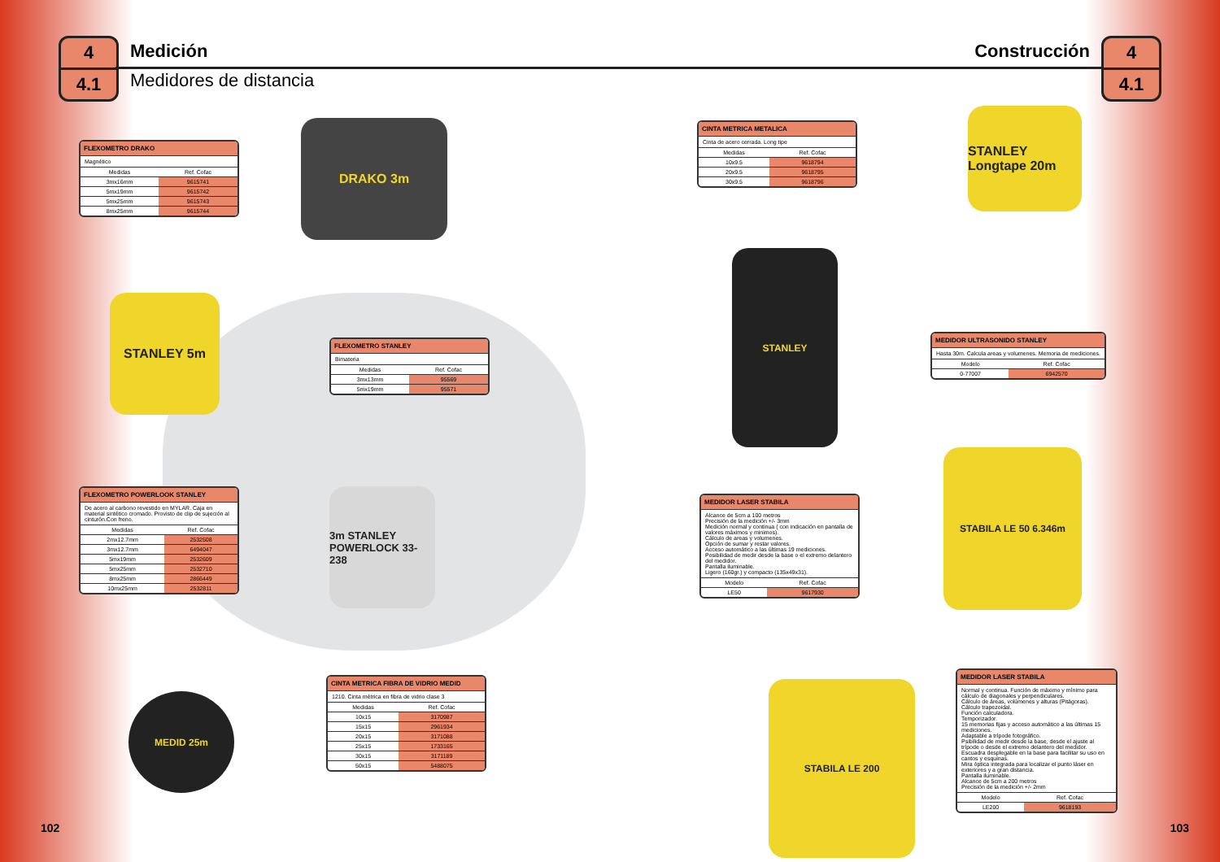4
4.1
Medición
Medidores de distancia
Construcción
4
4.1
FLEXOMETRO DRAKO
Magnético
| Medidas | Ref. Cofac |
| --- | --- |
| 3mx16mm | 9615741 |
| 5mx19mm | 9615742 |
| 5mx25mm | 9615743 |
| 8mx25mm | 9615744 |
DRAKO 3m
STANLEY 5m
FLEXOMETRO STANLEY
Bimateria
| Medidas | Ref. Cofac |
| --- | --- |
| 3mx13mm | 95569 |
| 5mx19mm | 95571 |
FLEXOMETRO POWERLOOK STANLEY
De acero al carbono revestido en MYLAR. Caja en material sintético cromado. Provisto de clip de sujeción al cinturón.Con freno.
| Medidas | Ref. Cofac |
| --- | --- |
| 2mx12.7mm | 2532508 |
| 3mx12.7mm | 6494047 |
| 5mx19mm | 2532609 |
| 5mx25mm | 2532710 |
| 8mx25mm | 2866449 |
| 10mx25mm | 2532811 |
3m STANLEY POWERLOCK 33-238
MEDID 25m
CINTA METRICA FIBRA DE VIDRIO MEDID
1210. Cinta métrica en fibra de vidrio clase 3
| Medidas | Ref. Cofac |
| --- | --- |
| 10x15 | 3170987 |
| 15x15 | 2961934 |
| 20x15 | 3171088 |
| 25x15 | 1733165 |
| 30x15 | 3171189 |
| 50x15 | 5488075 |
CINTA METRICA METALICA
Cinta de acero cerrada. Long tipe
| Medidas | Ref. Cofac |
| --- | --- |
| 10x9.5 | 9618794 |
| 20x9.5 | 9618795 |
| 30x9.5 | 9618796 |
STANLEY Longtape 20m
STANLEY
MEDIDOR ULTRASONIDO STANLEY
Hasta 30m. Calcula areas y volumenes. Memoria de mediciones.
| Modelo | Ref. Cofac |
| --- | --- |
| 0-77007 | 6942570 |
MEDIDOR LASER STABILA
Alcance de 5cm a 100 metros
Precisión de la medición +/- 3mm
Medición normal y continua ( con indicación en pantalla de valores máximos y minimos).
Cálculo de areas y volumenes.
Opción de sumar y restar valores.
Acceso automático a las últimas 19 mediciones.
Posibilidad de medir desde la base o el extremo delantero del medidor.
Pantalla iluminable.
Ligero (160gr.) y compacto (135x49x31).
| Modelo | Ref. Cofac |
| --- | --- |
| LE50 | 9617930 |
STABILA LE 50 6.346m
STABILA LE 200
MEDIDOR LASER STABILA
Normal y continua. Función de máximo y mínimo para cálculo de diagonales y perpendiculares.
Cálculo de áreas, volúmenes y alturas (Pitágoras).
Cálculo trapezoidal.
Función calculadora.
Temporizador.
15 memorias fijas y acceso automático a las últimas 15 mediciones.
Adaptable a trípode fotográfico.
Psibilidad de medir desde la base, desde el ajuste al trípode o desde el extremo delantero del medidor.
Escuadra desplegable en la base para facilitar su uso en cantos y esquinas.
Mira óptica integrada para localizar el punto láser en exteriores y a gran distancia.
Pantalla iluminable.
Alcance de 5cm a 200 metros
Precisión de la medición +/- 2mm
| Modelo | Ref. Cofac |
| --- | --- |
| LE200 | 9618193 |
102 103